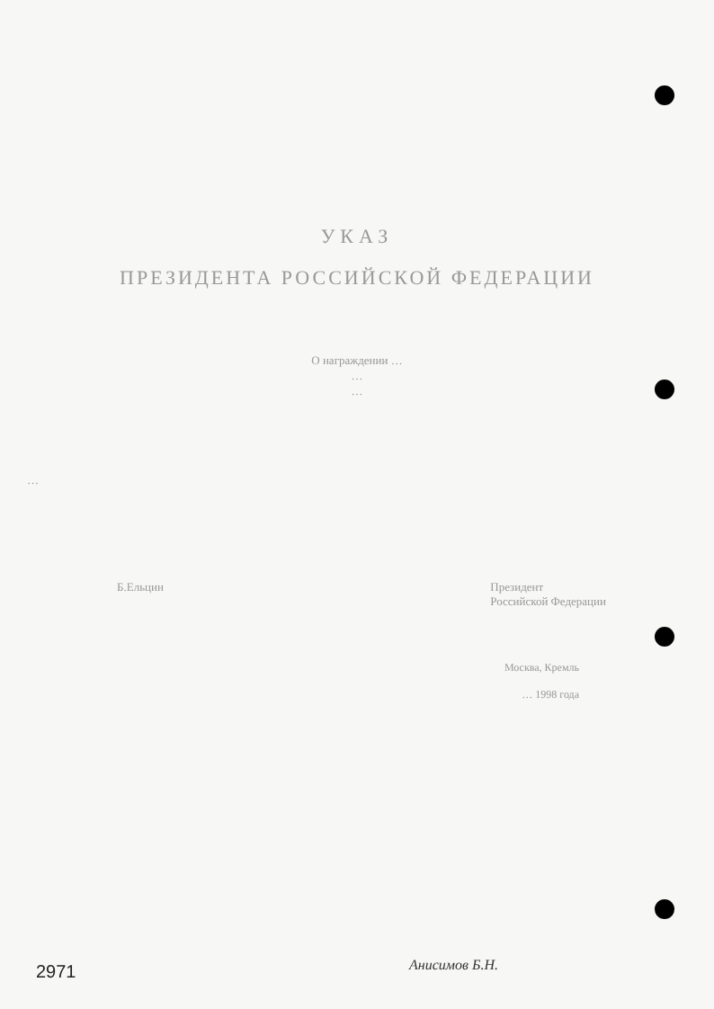УКАЗ
ПРЕЗИДЕНТА РОССИЙСКОЙ ФЕДЕРАЦИИ
О награждении …
…
…
…
Б.Ельцин Президент
Российской Федерации
Москва, Кремль
… 1998 года
2971 Анисимов Б.Н.